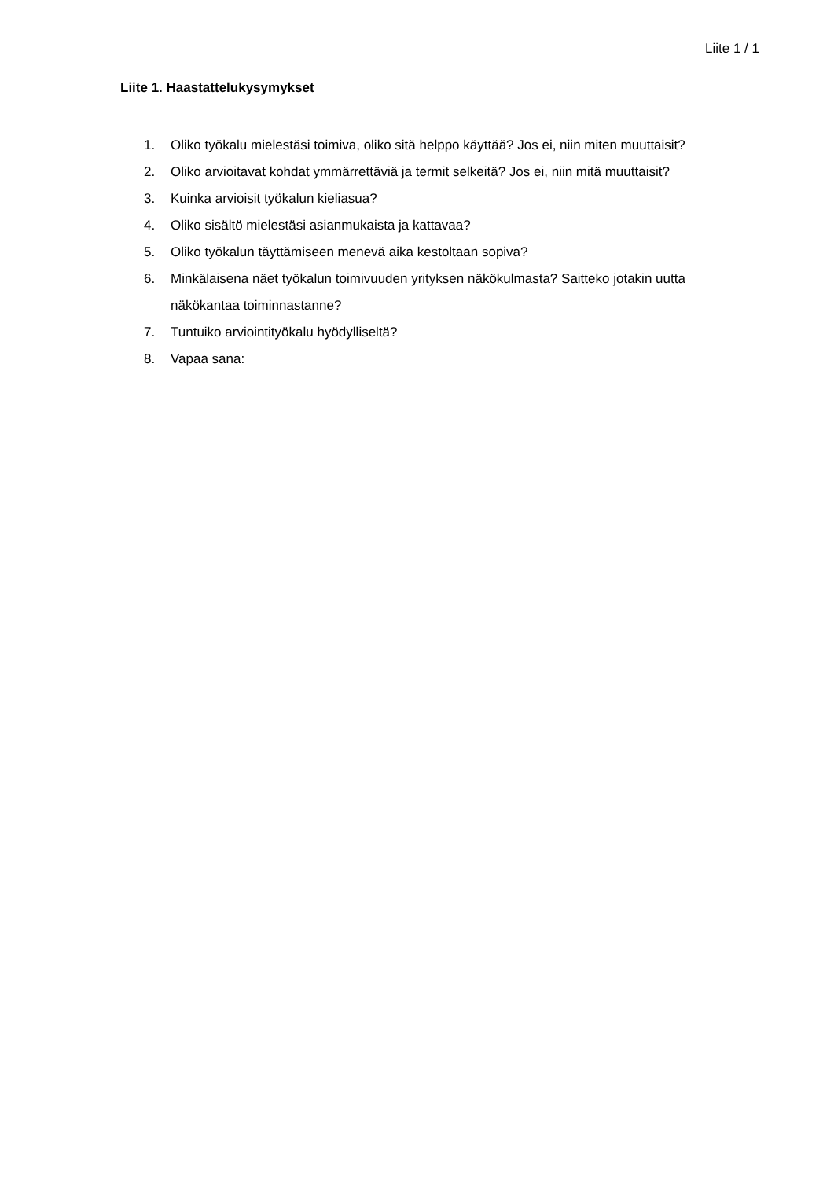Liite 1 / 1
Liite 1. Haastattelukysymykset
1. Oliko työkalu mielestäsi toimiva, oliko sitä helppo käyttää? Jos ei, niin miten muuttaisit?
2. Oliko arvioitavat kohdat ymmärrettäviä ja termit selkeitä? Jos ei, niin mitä muuttaisit?
3. Kuinka arvioisit työkalun kieliasua?
4. Oliko sisältö mielestäsi asianmukaista ja kattavaa?
5. Oliko työkalun täyttämiseen menevä aika kestoltaan sopiva?
6. Minkälaisena näet työkalun toimivuuden yrityksen näkökulmasta? Saitteko jotakin uutta näkökantaa toiminnastanne?
7. Tuntuiko arviointityökalu hyödylliseltä?
8. Vapaa sana: